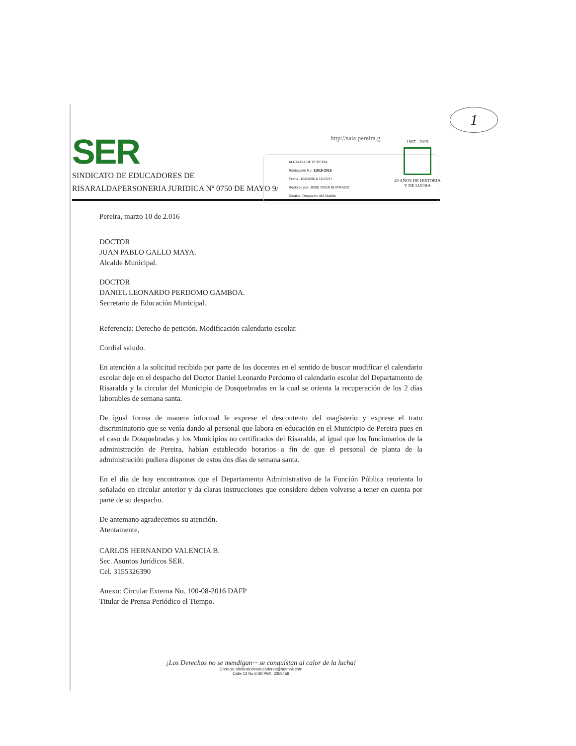1
http://saia.pereira.g
SER
SINDICATO DE EDUCADORES DE
RISARALDAPERSONERIA JURIDICA Nº 0750 DE MAYO 9/
ALCALDIA DE PEREIRA
Radicación No: 11515-2016
Fecha: 10/03/2016 16:23:57
Recibido por: JOSE OVER BUITRAGO
Destino: Despacho del Alcalde
1967 - 2019
49 AÑOS DE HISTORIA
Y DE LUCHA
Pereira, marzo 10 de 2.016
DOCTOR
JUAN PABLO GALLO MAYA.
Alcalde Municipal.
DOCTOR
DANIEL LEONARDO PERDOMO GAMBOA.
Secretario de Educación Municipal.
Referencia: Derecho de petición. Modificación calendario escolar.
Cordial saludo.
En atención a la solicitud recibida por parte de los docentes en el sentido de buscar modificar el calendario escolar deje en el despacho del Doctor Daniel Leonardo Perdomo el calendario escolar del Departamento de Risaralda y la circular del Municipio de Dosquebradas en la cual se orienta la recuperación de los 2 días laborables de semana santa.
De igual forma de manera informal le exprese el descontento del magisterio y exprese el trato discriminatorio que se venía dando al personal que labora en educación en el Municipio de Pereira pues en el caso de Dosquebradas y los Municipios no certificados del Risaralda, al igual que los funcionarios de la administración de Pereira, habían establecido horarios a fin de que el personal de planta de la administración pudiera disponer de estos dos días de semana santa.
En el día de hoy encontramos que el Departamento Administrativo de la Función Pública reorienta lo señalado en circular anterior y da claras instrucciones que considero deben volverse a tener en cuenta por parte de su despacho.
De antemano agradecemos su atención.
Atentamente,
CARLOS HERNANDO VALENCIA B.
Sec. Asuntos Jurídicos SER.
Cel. 3155326390
Anexo: Circular Externa No. 100-08-2016 DAFP
Titular de Prensa Periódico el Tiempo.
¡Los Derechos no se mendigan··· se conquistan al calor de la lucha!
Correos: sindicatodeeducadores@hotmail.com
Calle 13 No 6-39 PBX: 3355458